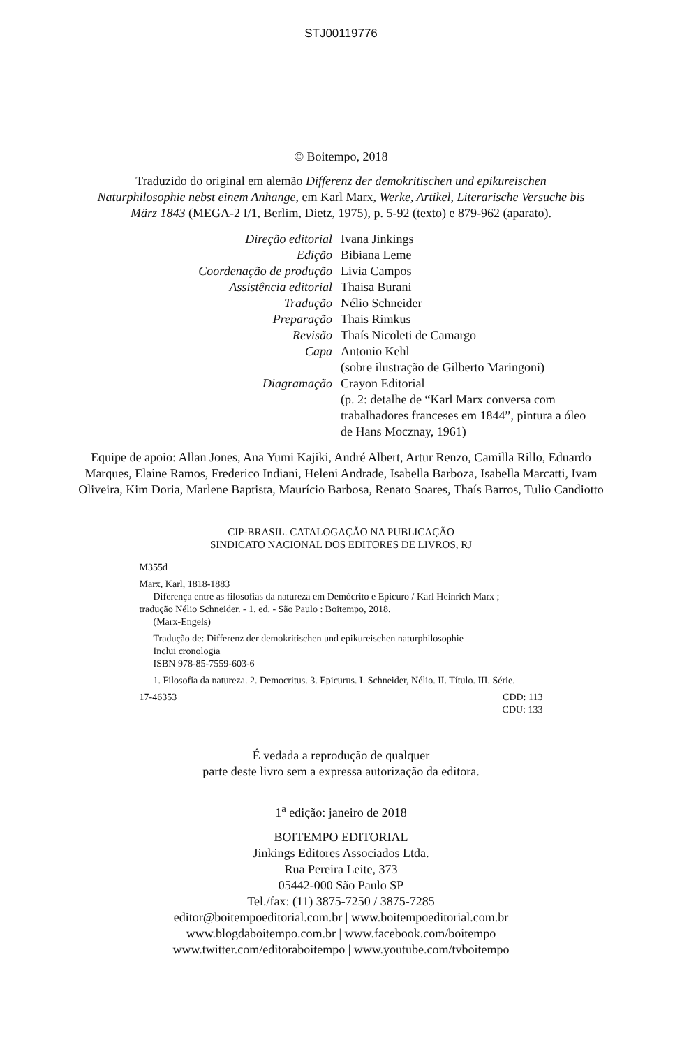STJ00119776
© Boitempo, 2018
Traduzido do original em alemão Differenz der demokritischen und epikureischen
Naturphilosophie nebst einem Anhange, em Karl Marx, Werke, Artikel, Literarische Versuche bis
März 1843 (MEGA-2 I/1, Berlim, Dietz, 1975), p. 5-92 (texto) e 879-962 (aparato).
| Direção editorial | Ivana Jinkings |
| Edição | Bibiana Leme |
| Coordenação de produção | Livia Campos |
| Assistência editorial | Thaisa Burani |
| Tradução | Nélio Schneider |
| Preparação | Thais Rimkus |
| Revisão | Thaís Nicoleti de Camargo |
| Capa | Antonio Kehl (sobre ilustração de Gilberto Maringoni) |
| Diagramação | Crayon Editorial (p. 2: detalhe de “Karl Marx conversa com trabalhadores franceses em 1844”, pintura a óleo de Hans Mocznay, 1961) |
Equipe de apoio: Allan Jones, Ana Yumi Kajiki, André Albert, Artur Renzo, Camilla Rillo, Eduardo
Marques, Elaine Ramos, Frederico Indiani, Heleni Andrade, Isabella Barboza, Isabella Marcatti, Ivam
Oliveira, Kim Doria, Marlene Baptista, Maurício Barbosa, Renato Soares, Thaís Barros, Tulio Candiotto
CIP-BRASIL. CATALOGAÇÃO NA PUBLICAÇÃO
SINDICATO NACIONAL DOS EDITORES DE LIVROS, RJ
M355d
Marx, Karl, 1818-1883
Diferença entre as filosofias da natureza em Demócrito e Epicuro / Karl Heinrich Marx ;
tradução Nélio Schneider. - 1. ed. - São Paulo : Boitempo, 2018.
(Marx-Engels)
Tradução de: Differenz der demokritischen und epikureischen naturphilosophie
Inclui cronologia
ISBN 978-85-7559-603-6
1. Filosofia da natureza. 2. Democritus. 3. Epicurus. I. Schneider, Nélio. II. Título. III. Série.
17-46353 CDD: 113
CDU: 133
É vedada a reprodução de qualquer
parte deste livro sem a expressa autorização da editora.
1<sup>a</sup> edição: janeiro de 2018
BOITEMPO EDITORIAL
Jinkings Editores Associados Ltda.
Rua Pereira Leite, 373
05442-000 São Paulo SP
Tel./fax: (11) 3875-7250 / 3875-7285
editor@boitempoeditorial.com.br | www.boitempoeditorial.com.br
www.blogdaboitempo.com.br | www.facebook.com/boitempo
www.twitter.com/editoraboitempo | www.youtube.com/tvboitempo